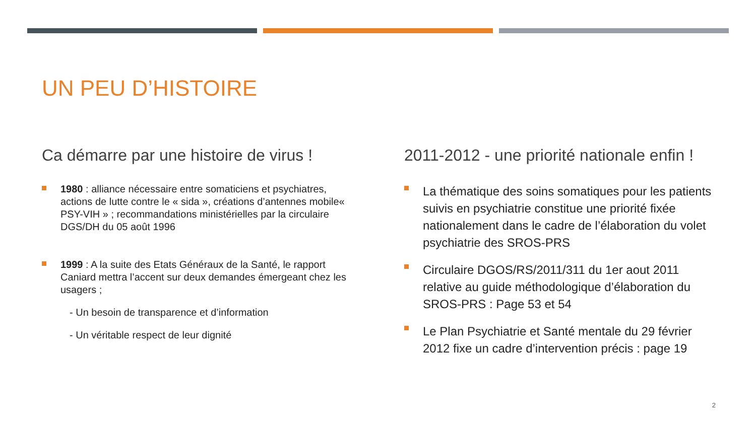UN PEU D’HISTOIRE
Ca démarre par une histoire de virus !
1980 : alliance nécessaire entre somaticiens et psychiatres, actions de lutte contre le « sida », créations d’antennes mobile« PSY-VIH » ; recommandations ministérielles par la circulaire DGS/DH du 05 août 1996
1999 : A la suite des Etats Généraux de la Santé, le rapport Caniard mettra l’accent sur deux demandes émergeant chez les usagers ;
- Un besoin de transparence et d’information
- Un véritable respect de leur dignité
2011-2012 - une priorité nationale enfin !
La thématique des soins somatiques pour les patients suivis en psychiatrie constitue une priorité fixée nationalement dans le cadre de l’élaboration du volet psychiatrie des SROS-PRS
Circulaire DGOS/RS/2011/311 du 1er aout 2011 relative au guide méthodologique d’élaboration du SROS-PRS : Page 53 et 54
Le Plan Psychiatrie et Santé mentale du 29 février 2012 fixe un cadre d’intervention précis : page 19
2